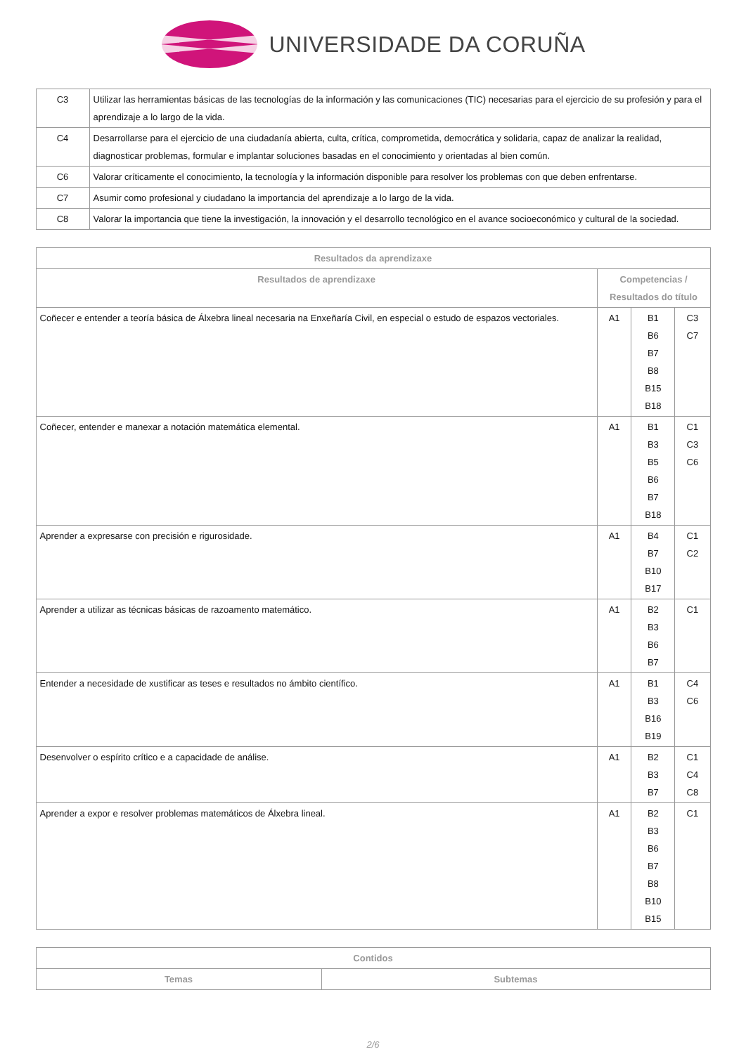UNIVERSIDADE DA CORUÑA
| C3 | Utilizar las herramientas básicas de las tecnologías de la información y las comunicaciones (TIC) necesarias para el ejercicio de su profesión y para el aprendizaje a lo largo de la vida. |
| C4 | Desarrollarse para el ejercicio de una ciudadanía abierta, culta, crítica, comprometida, democrática y solidaria, capaz de analizar la realidad, diagnosticar problemas, formular e implantar soluciones basadas en el conocimiento y orientadas al bien común. |
| C6 | Valorar críticamente el conocimiento, la tecnología y la información disponible para resolver los problemas con que deben enfrentarse. |
| C7 | Asumir como profesional y ciudadano la importancia del aprendizaje a lo largo de la vida. |
| C8 | Valorar la importancia que tiene la investigación, la innovación y el desarrollo tecnológico en el avance socioeconómico y cultural de la sociedad. |
| Resultados da aprendizaxe | | | |
| --- | --- | --- | --- |
| Resultados de aprendizaxe | Competencias / Resultados do título | | |
| Coñecer e entender a teoría básica de Álxebra lineal necesaria na Enxeñaría Civil, en especial o estudo de espazos vectoriales. | A1 | B1 B6 B7 B8 B15 B18 | C3 C7 |
| Coñecer, entender e manexar a notación matemática elemental. | A1 | B1 B3 B5 B6 B7 B18 | C1 C3 C6 |
| Aprender a expresarse con precisión e rigurosidade. | A1 | B4 B7 B10 B17 | C1 C2 |
| Aprender a utilizar as técnicas básicas de razoamento matemático. | A1 | B2 B3 B6 B7 | C1 |
| Entender a necesidade de xustificar as teses e resultados no ámbito científico. | A1 | B1 B3 B16 B19 | C4 C6 |
| Desenvolver o espírito crítico e a capacidade de análise. | A1 | B2 B3 B7 | C1 C4 C8 |
| Aprender a expor e resolver problemas matemáticos de Álxebra lineal. | A1 | B2 B3 B6 B7 B8 B10 B15 | C1 |
| Contidos | |
| --- | --- |
| Temas | Subtemas |
2/6